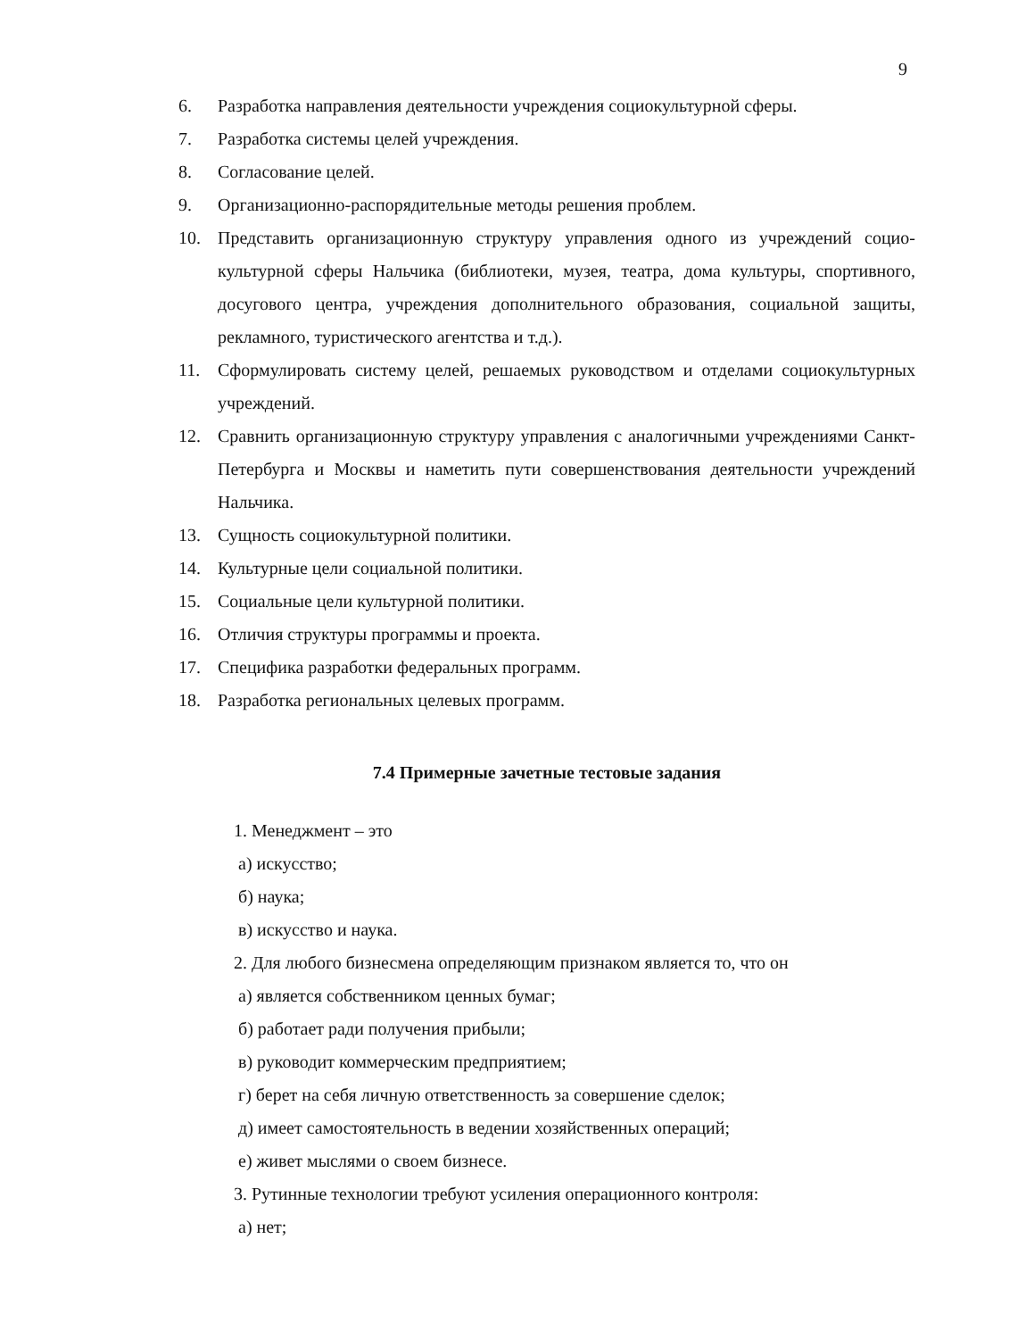9
6. Разработка направления деятельности учреждения социокультурной сферы.
7. Разработка системы целей учреждения.
8. Согласование целей.
9. Организационно-распорядительные методы решения проблем.
10. Представить организационную структуру управления одного из учреждений социо­культурной сферы Нальчика (библиотеки, музея, театра, дома культуры, спортивно­го, досугового центра, учреждения дополнительного образования, социальной защи­ты, рекламного, туристического агентства и т.д.).
11. Сформулировать систему целей, решаемых руководством и отделами социокультур­ных учреждений.
12. Сравнить организационную структуру управления с аналогичными учреждениями Санкт-Петербурга и Москвы и наметить пути совершенствования деятельности учреждений Нальчика.
13. Сущность социокультурной политики.
14. Культурные цели социальной политики.
15. Социальные цели культурной политики.
16. Отличия структуры программы и проекта.
17. Специфика разработки федеральных программ.
18. Разработка региональных целевых программ.
7.4 Примерные зачетные тестовые задания
1. Менеджмент – это
а) искусство;
б) наука;
в) искусство и наука.
2. Для любого бизнесмена определяющим признаком является то, что он
а) является собственником ценных бумаг;
б) работает ради получения прибыли;
в) руководит коммерческим предприятием;
г) берет на себя личную ответственность за совершение сделок;
д) имеет самостоятельность в ведении хозяйственных операций;
е) живет мыслями о своем бизнесе.
3. Рутинные технологии требуют усиления операционного контроля:
а) нет;